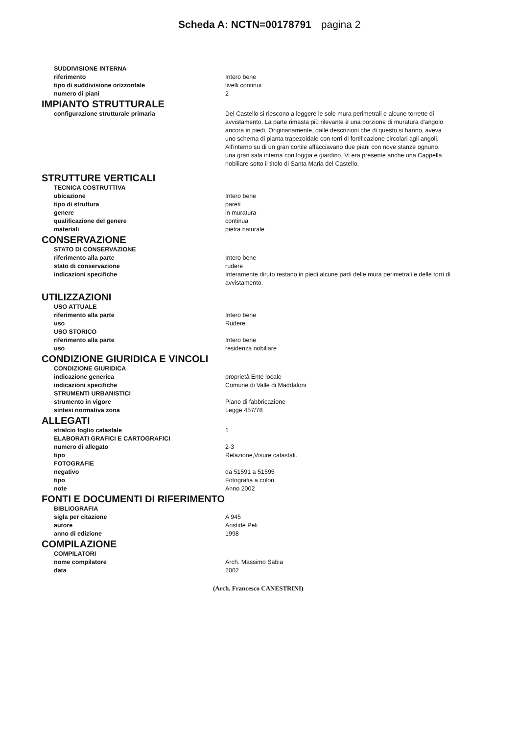Scheda A: NCTN=00178791 pagina 2
SUDDIVISIONE INTERNA
riferimento Intero bene
tipo di suddivisione orizzontale livelli continui
numero di piani 2
IMPIANTO STRUTTURALE
configurazione strutturale primaria Del Castello si riescono a leggere le sole mura perimetrali e alcune torrette di avvistamento. La parte rimasta più rilevante è una porzione di muratura d'angolo ancora in piedi. Originariamente, dalle descrizioni che di questo si hanno, aveva uno schema di pianta trapezoidale con torri di fortificazione circolari agli angoli. All'interno su di un gran cortile affacciavano due piani con nove stanze ognuno, una gran sala interna con loggia e giardino. Vi era presente anche una Cappella nobiliare sotto il titolo di Santa Maria del Castello.
STRUTTURE VERTICALI
TECNICA COSTRUTTIVA
ubicazione Intero bene
tipo di struttura pareti
genere in muratura
qualificazione del genere continua
materiali pietra naturale
CONSERVAZIONE
STATO DI CONSERVAZIONE
riferimento alla parte Intero bene
stato di conservazione rudere
indicazioni specifiche Interamente diruto restano in piedi alcune parti delle mura perimetrali e delle torri di avvistamento.
UTILIZZAZIONI
USO ATTUALE
riferimento alla parte Intero bene
uso Rudere
USO STORICO
riferimento alla parte Intero bene
uso residenza nobiliare
CONDIZIONE GIURIDICA E VINCOLI
CONDIZIONE GIURIDICA
indicazione generica proprietà Ente locale
indicazioni specifiche Comune di Valle di Maddaloni
STRUMENTI URBANISTICI
strumento in vigore Piano di fabbricazione
sintesi normativa zona Legge 457/78
ALLEGATI
stralcio foglio catastale 1
ELABORATI GRAFICI E CARTOGRAFICI
numero di allegato 2-3
tipo Relazione,Visure catastali.
FOTOGRAFIE
negativo da 51591 a 51595
tipo Fotografia a colori
note Anno 2002
FONTI E DOCUMENTI DI RIFERIMENTO
BIBLIOGRAFIA
sigla per citazione A 945
autore Aristide Peli
anno di edizione 1998
COMPILAZIONE
COMPILATORI
nome compilatore Arch. Massimo Sabia
data 2002
(Arch. Francesco CANESTRINI)